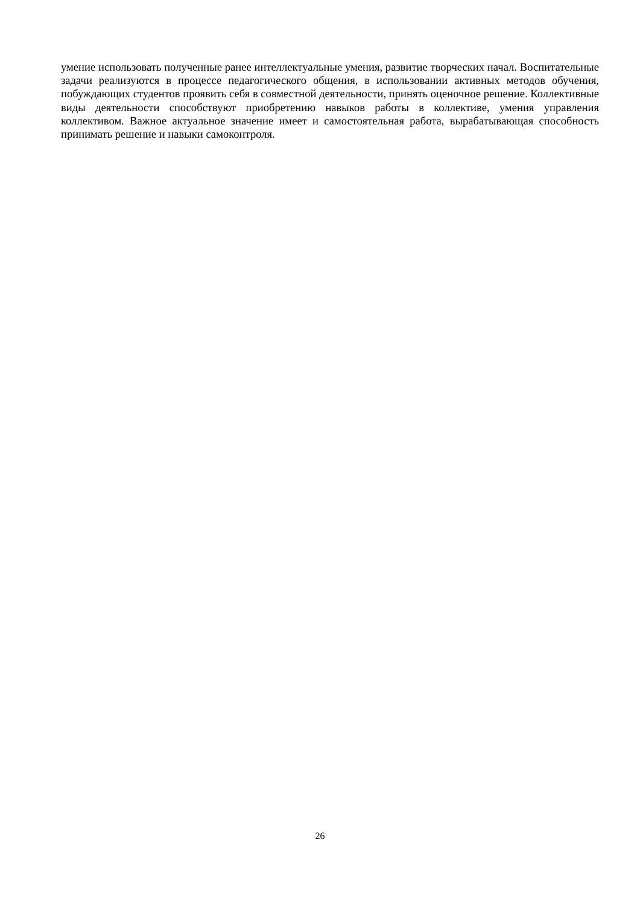умение использовать полученные ранее интеллектуальные умения, развитие творческих начал. Воспитательные задачи реализуются в процессе педагогического общения, в использовании активных методов обучения, побуждающих студентов проявить себя в совместной деятельности, принять оценочное решение. Коллективные виды деятельности способствуют приобретению навыков работы в коллективе, умения управления коллективом. Важное актуальное значение имеет и самостоятельная работа, вырабатывающая способность принимать решение и навыки самоконтроля.
26